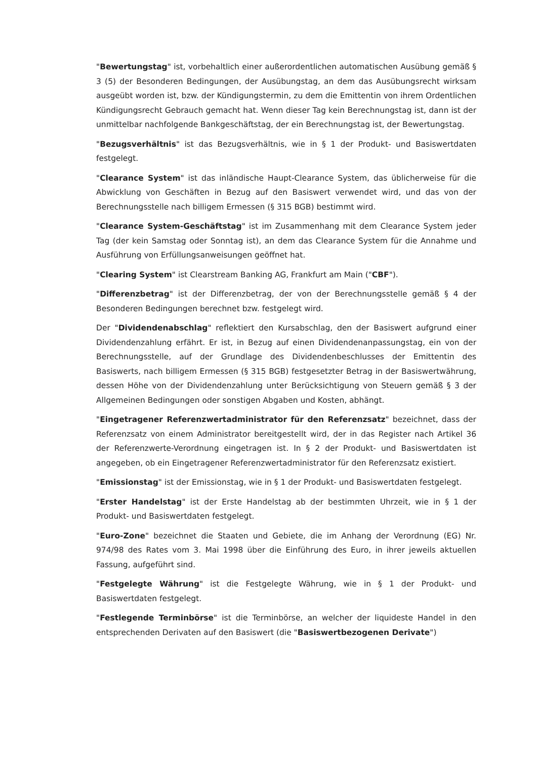"Bewertungstag" ist, vorbehaltlich einer außerordentlichen automatischen Ausübung gemäß § 3 (5) der Besonderen Bedingungen, der Ausübungstag, an dem das Ausübungsrecht wirksam ausgeübt worden ist, bzw. der Kündigungstermin, zu dem die Emittentin von ihrem Ordentlichen Kündigungsrecht Gebrauch gemacht hat. Wenn dieser Tag kein Berechnungstag ist, dann ist der unmittelbar nachfolgende Bankgeschäftstag, der ein Berechnungstag ist, der Bewertungstag.
"Bezugsverhältnis" ist das Bezugsverhältnis, wie in § 1 der Produkt- und Basiswertdaten festgelegt.
"Clearance System" ist das inländische Haupt-Clearance System, das üblicherweise für die Abwicklung von Geschäften in Bezug auf den Basiswert verwendet wird, und das von der Berechnungsstelle nach billigem Ermessen (§ 315 BGB) bestimmt wird.
"Clearance System-Geschäftstag" ist im Zusammenhang mit dem Clearance System jeder Tag (der kein Samstag oder Sonntag ist), an dem das Clearance System für die Annahme und Ausführung von Erfüllungsanweisungen geöffnet hat.
"Clearing System" ist Clearstream Banking AG, Frankfurt am Main ("CBF").
"Differenzbetrag" ist der Differenzbetrag, der von der Berechnungsstelle gemäß § 4 der Besonderen Bedingungen berechnet bzw. festgelegt wird.
Der "Dividendenabschlag" reflektiert den Kursabschlag, den der Basiswert aufgrund einer Dividendenzahlung erfährt. Er ist, in Bezug auf einen Dividendenanpassungstag, ein von der Berechnungsstelle, auf der Grundlage des Dividendenbeschlusses der Emittentin des Basiswerts, nach billigem Ermessen (§ 315 BGB) festgesetzter Betrag in der Basiswertwährung, dessen Höhe von der Dividendenzahlung unter Berücksichtigung von Steuern gemäß § 3 der Allgemeinen Bedingungen oder sonstigen Abgaben und Kosten, abhängt.
"Eingetragener Referenzwertadministrator für den Referenzsatz" bezeichnet, dass der Referenzsatz von einem Administrator bereitgestellt wird, der in das Register nach Artikel 36 der Referenzwerte-Verordnung eingetragen ist. In § 2 der Produkt- und Basiswertdaten ist angegeben, ob ein Eingetragener Referenzwertadministrator für den Referenzsatz existiert.
"Emissionstag" ist der Emissionstag, wie in § 1 der Produkt- und Basiswertdaten festgelegt.
"Erster Handelstag" ist der Erste Handelstag ab der bestimmten Uhrzeit, wie in § 1 der Produkt- und Basiswertdaten festgelegt.
"Euro-Zone" bezeichnet die Staaten und Gebiete, die im Anhang der Verordnung (EG) Nr. 974/98 des Rates vom 3. Mai 1998 über die Einführung des Euro, in ihrer jeweils aktuellen Fassung, aufgeführt sind.
"Festgelegte Währung" ist die Festgelegte Währung, wie in § 1 der Produkt- und Basiswertdaten festgelegt.
"Festlegende Terminbörse" ist die Terminbörse, an welcher der liquideste Handel in den entsprechenden Derivaten auf den Basiswert (die "Basiswertbezogenen Derivate")